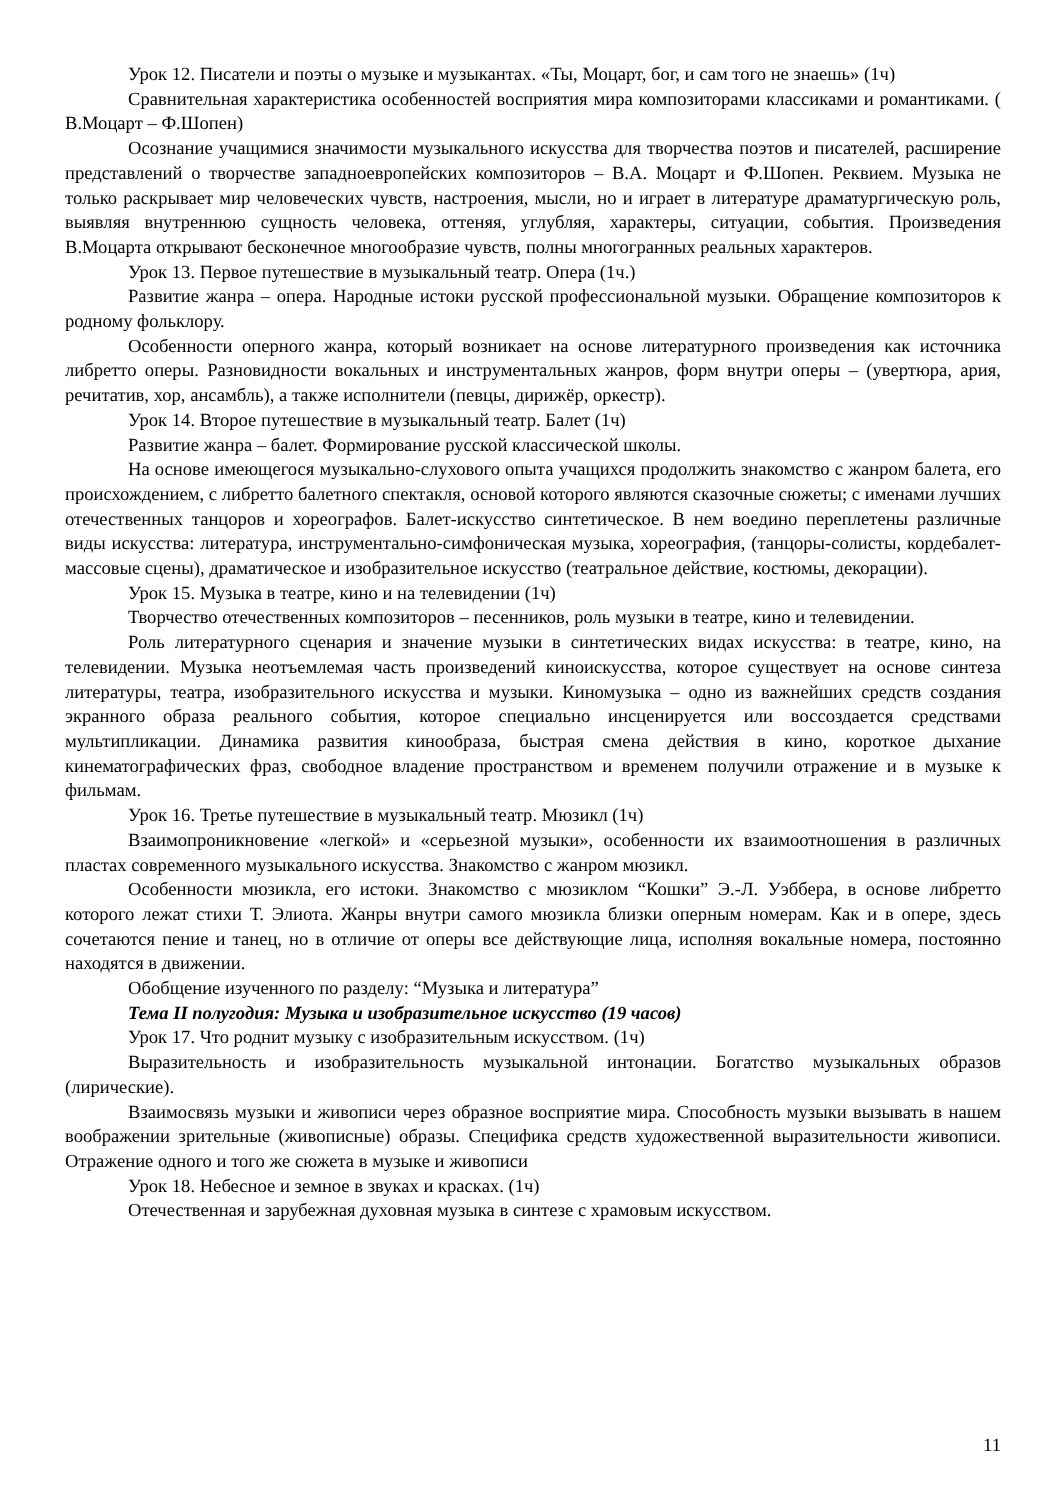Урок 12. Писатели и поэты о музыке и музыкантах. «Ты, Моцарт, бог, и сам того не знаешь» (1ч)
Сравнительная характеристика особенностей восприятия мира композиторами классиками и романтиками. ( В.Моцарт – Ф.Шопен)
Осознание учащимися значимости музыкального искусства для творчества поэтов и писателей, расширение представлений о творчестве западноевропейских композиторов – В.А. Моцарт и Ф.Шопен. Реквием. Музыка не только раскрывает мир человеческих чувств, настроения, мысли, но и играет в литературе драматургическую роль, выявляя внутреннюю сущность человека, оттеняя, углубляя, характеры, ситуации, события. Произведения В.Моцарта открывают бесконечное многообразие чувств, полны многогранных реальных характеров.
Урок 13. Первое путешествие в музыкальный театр. Опера (1ч.)
Развитие жанра – опера. Народные истоки русской профессиональной музыки. Обращение композиторов к родному фольклору.
Особенности оперного жанра, который возникает на основе литературного произведения как источника либретто оперы. Разновидности вокальных и инструментальных жанров, форм внутри оперы – (увертюра, ария, речитатив, хор, ансамбль), а также исполнители (певцы, дирижёр, оркестр).
Урок 14. Второе путешествие в музыкальный театр. Балет (1ч)
Развитие жанра – балет. Формирование русской классической школы.
На основе имеющегося музыкально-слухового опыта учащихся продолжить знакомство с жанром балета, его происхождением, с либретто балетного спектакля, основой которого являются сказочные сюжеты; с именами лучших отечественных танцоров и хореографов. Балет-искусство синтетическое. В нем воедино переплетены различные виды искусства: литература, инструментально-симфоническая музыка, хореография, (танцоры-солисты, кордебалет- массовые сцены), драматическое и изобразительное искусство (театральное действие, костюмы, декорации).
Урок 15. Музыка в театре, кино и на телевидении (1ч)
Творчество отечественных композиторов – песенников, роль музыки в театре, кино и телевидении.
Роль литературного сценария и значение музыки в синтетических видах искусства: в театре, кино, на телевидении. Музыка неотъемлемая часть произведений киноискусства, которое существует на основе синтеза литературы, театра, изобразительного искусства и музыки. Киномузыка – одно из важнейших средств создания экранного образа реального события, которое специально инсценируется или воссоздается средствами мультипликации. Динамика развития кинообраза, быстрая смена действия в кино, короткое дыхание кинематографических фраз, свободное владение пространством и временем получили отражение и в музыке к фильмам.
Урок 16. Третье путешествие в музыкальный театр. Мюзикл (1ч)
Взаимопроникновение «легкой» и «серьезной музыки», особенности их взаимоотношения в различных пластах современного музыкального искусства. Знакомство с жанром мюзикл.
Особенности мюзикла, его истоки. Знакомство с мюзиклом “Кошки” Э.-Л. Уэббера, в основе либретто которого лежат стихи Т. Элиота. Жанры внутри самого мюзикла близки оперным номерам. Как и в опере, здесь сочетаются пение и танец, но в отличие от оперы все действующие лица, исполняя вокальные номера, постоянно находятся в движении.
Обобщение изученного по разделу: “Музыка и литература”
Тема II полугодия: Музыка и изобразительное искусство (19 часов)
Урок 17. Что роднит музыку с изобразительным искусством. (1ч)
Выразительность и изобразительность музыкальной интонации. Богатство музыкальных образов (лирические).
Взаимосвязь музыки и живописи через образное восприятие мира. Способность музыки вызывать в нашем воображении зрительные (живописные) образы. Специфика средств художественной выразительности живописи. Отражение одного и того же сюжета в музыке и живописи
Урок 18. Небесное и земное в звуках и красках. (1ч)
Отечественная и зарубежная духовная музыка в синтезе с храмовым искусством.
11